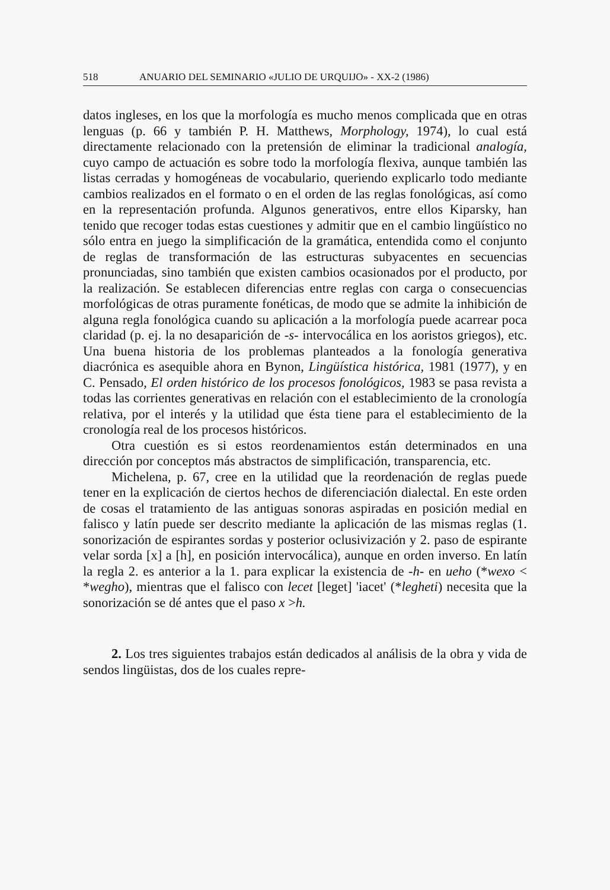518 ANUARIO DEL SEMINARIO «JULIO DE URQUIJO» - XX-2 (1986)
datos ingleses, en los que la morfología es mucho menos complicada que en otras lenguas (p. 66 y también P. H. Matthews, Morphology, 1974), lo cual está directamente relacionado con la pretensión de eliminar la tradicional analogía, cuyo campo de actuación es sobre todo la morfología flexiva, aunque también las listas cerradas y homogéneas de vocabulario, queriendo explicarlo todo mediante cambios realizados en el formato o en el orden de las reglas fonológicas, así como en la representación profunda. Algunos generativos, entre ellos Kiparsky, han tenido que recoger todas estas cuestiones y admitir que en el cambio lingüístico no sólo entra en juego la simplificación de la gramática, entendida como el conjunto de reglas de transformación de las estructuras subyacentes en secuencias pronunciadas, sino también que existen cambios ocasionados por el producto, por la realización. Se establecen diferencias entre reglas con carga o consecuencias morfológicas de otras puramente fonéticas, de modo que se admite la inhibición de alguna regla fonológica cuando su aplicación a la morfología puede acarrear poca claridad (p. ej. la no desaparición de -s- intervocálica en los aoristos griegos), etc. Una buena historia de los problemas planteados a la fonología generativa diacrónica es asequible ahora en Bynon, Lingüística histórica, 1981 (1977), y en C. Pensado, El orden histórico de los procesos fonológicos, 1983 se pasa revista a todas las corrientes generativas en relación con el establecimiento de la cronología relativa, por el interés y la utilidad que ésta tiene para el establecimiento de la cronología real de los procesos históricos.
Otra cuestión es si estos reordenamientos están determinados en una dirección por conceptos más abstractos de simplificación, transparencia, etc.
Michelena, p. 67, cree en la utilidad que la reordenación de reglas puede tener en la explicación de ciertos hechos de diferenciación dialectal. En este orden de cosas el tratamiento de las antiguas sonoras aspiradas en posición medial en falisco y latín puede ser descrito mediante la aplicación de las mismas reglas (1. sonorización de espirantes sordas y posterior oclusivización y 2. paso de espirante velar sorda [x] a [h], en posición intervocálica), aunque en orden inverso. En latín la regla 2. es anterior a la 1. para explicar la existencia de -h- en ueho (*wexo < *wegho), mientras que el falisco con lecet [leget] 'iacet' (*legheti) necesita que la sonorización se dé antes que el paso x >h.
2. Los tres siguientes trabajos están dedicados al análisis de la obra y vida de sendos lingüistas, dos de los cuales repre-